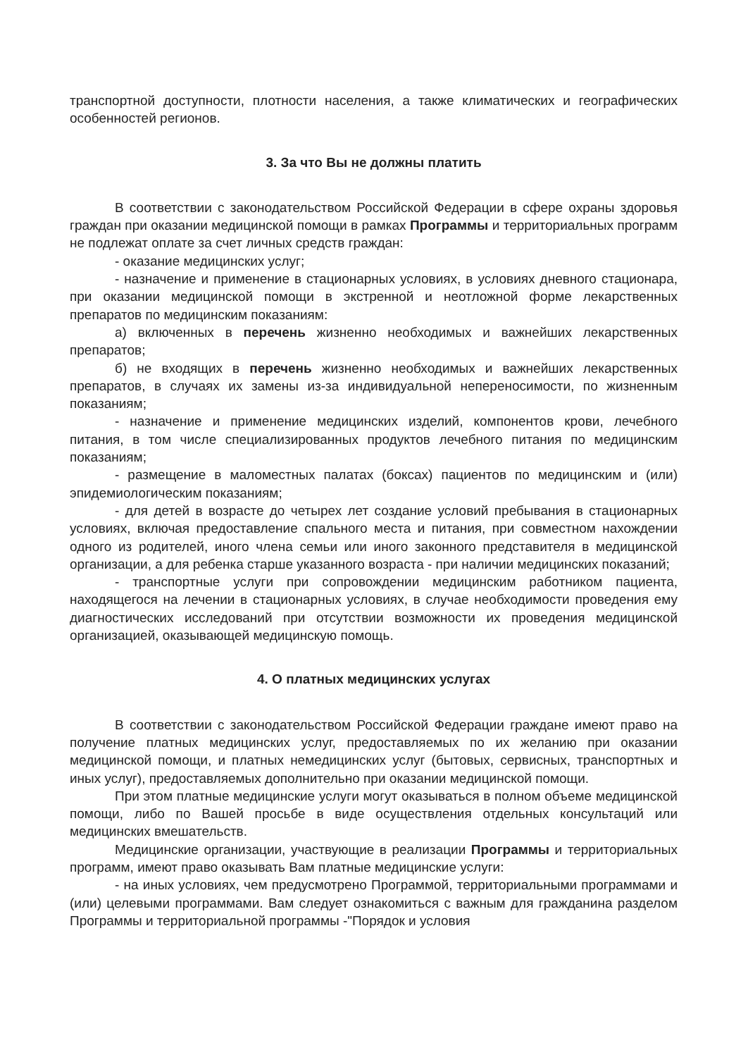транспортной доступности, плотности населения, а также климатических и географических особенностей регионов.
3. За что Вы не должны платить
В соответствии с законодательством Российской Федерации в сфере охраны здоровья граждан при оказании медицинской помощи в рамках Программы и территориальных программ не подлежат оплате за счет личных средств граждан:
- оказание медицинских услуг;
- назначение и применение в стационарных условиях, в условиях дневного стационара, при оказании медицинской помощи в экстренной и неотложной форме лекарственных препаратов по медицинским показаниям:
а) включенных в перечень жизненно необходимых и важнейших лекарственных препаратов;
б) не входящих в перечень жизненно необходимых и важнейших лекарственных препаратов, в случаях их замены из-за индивидуальной непереносимости, по жизненным показаниям;
- назначение и применение медицинских изделий, компонентов крови, лечебного питания, в том числе специализированных продуктов лечебного питания по медицинским показаниям;
- размещение в маломестных палатах (боксах) пациентов по медицинским и (или) эпидемиологическим показаниям;
- для детей в возрасте до четырех лет создание условий пребывания в стационарных условиях, включая предоставление спального места и питания, при совместном нахождении одного из родителей, иного члена семьи или иного законного представителя в медицинской организации, а для ребенка старше указанного возраста - при наличии медицинских показаний;
- транспортные услуги при сопровождении медицинским работником пациента, находящегося на лечении в стационарных условиях, в случае необходимости проведения ему диагностических исследований при отсутствии возможности их проведения медицинской организацией, оказывающей медицинскую помощь.
4. О платных медицинских услугах
В соответствии с законодательством Российской Федерации граждане имеют право на получение платных медицинских услуг, предоставляемых по их желанию при оказании медицинской помощи, и платных немедицинских услуг (бытовых, сервисных, транспортных и иных услуг), предоставляемых дополнительно при оказании медицинской помощи.
При этом платные медицинские услуги могут оказываться в полном объеме медицинской помощи, либо по Вашей просьбе в виде осуществления отдельных консультаций или медицинских вмешательств.
Медицинские организации, участвующие в реализации Программы и территориальных программ, имеют право оказывать Вам платные медицинские услуги:
- на иных условиях, чем предусмотрено Программой, территориальными программами и (или) целевыми программами. Вам следует ознакомиться с важным для гражданина разделом Программы и территориальной программы -"Порядок и условия